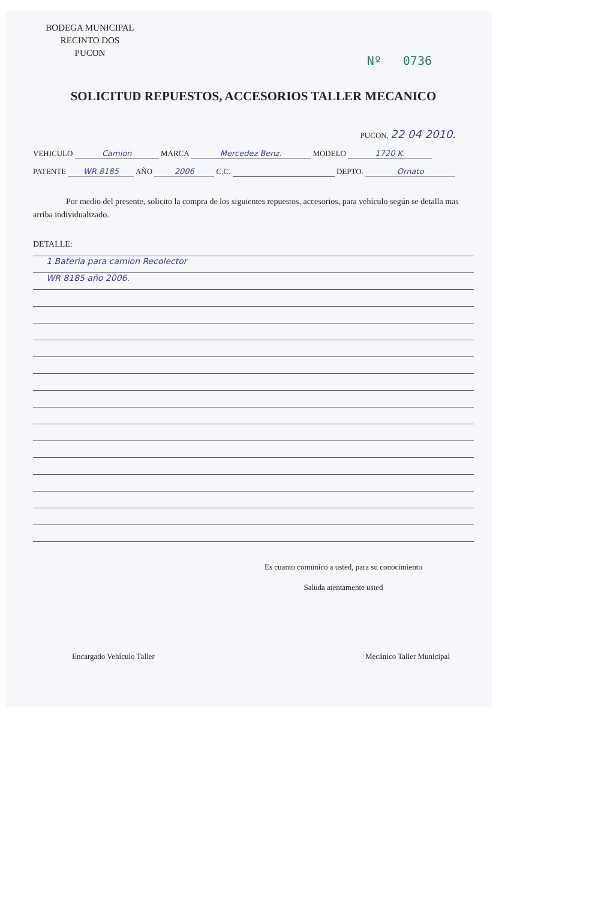BODEGA MUNICIPAL
RECINTO DOS
PUCON
Nº 0736
SOLICITUD REPUESTOS, ACCESORIOS TALLER MECANICO
PUCON, 22 04 2010.
VEHICULO Camion MARCA Mercedez Benz. MODELO 1720 K.
PATENTE WR 8185 AÑO 2006 C.C. DEPTO. Ornato
Por medio del presente, solicito la compra de los siguientes repuestos, accesorios, para vehículo según se detalla mas arriba individualizado.
DETALLE:
1 Bateria para camion Recolector
WR 8185 año 2006.
Es cuanto comunico a usted, para su conocimiento
Saluda atentamente usted
Encargado Vehículo Taller Mecánico Taller Municipal